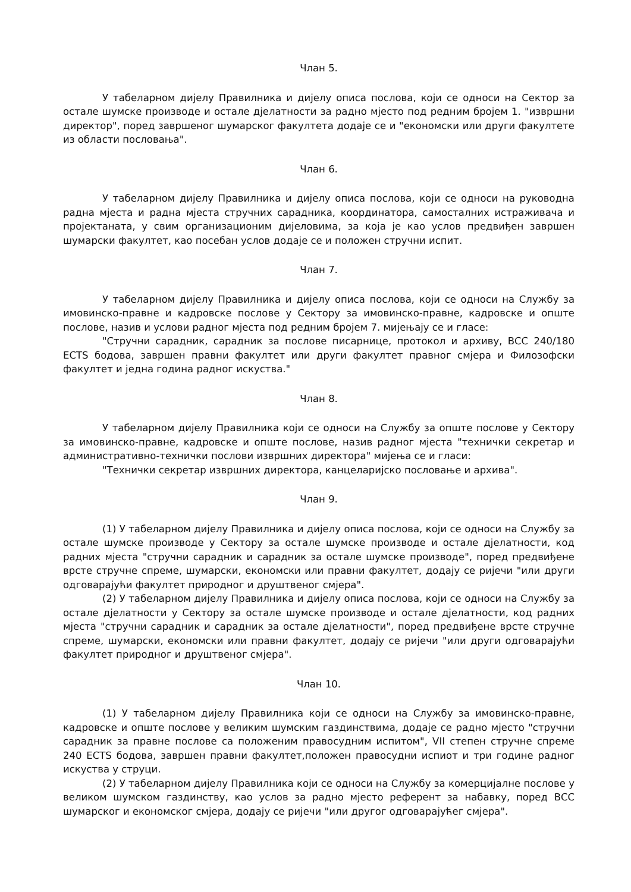Члан 5.
У табеларном дијелу Правилника и дијелу описа послова, који се односи на Сектор за остале шумске производе и остале дјелатности за радно мјесто под редним бројем 1. "извршни директор", поред завршеног шумарског факултета додаје се и "економски или други факултете из области пословања".
Члан 6.
У табеларном дијелу Правилника и дијелу описа послова, који се односи на руководна радна мјеста и радна мјеста стручних сарадника, координатора, самосталних истраживача и пројектаната, у свим организационим дијеловима, за која је као услов предвиђен завршен шумарски факултет, као посебан услов додаје се и положен стручни испит.
Члан 7.
У табеларном дијелу Правилника и дијелу описа послова, који се односи на Службу за имовинско-правне и кадровске послове у Сектору за имовинско-правне, кадровске и опште послове, назив и услови радног мјеста под редним бројем 7. мијењају се и гласе:
"Стручни сарадник, сарадник за послове писарнице, протокол и архиву, ВСС 240/180 ECTS бодова, завршен правни факултет или други факултет правног смјера и Филозофски факултет и једна година радног искуства."
Члан 8.
У табеларном дијелу Правилника који се односи на Службу за опште послове у Сектору за имовинско-правне, кадровске и опште послове, назив радног мјеста "технички секретар и административно-технички послови извршних директора" мијења се и гласи:
"Технички секретар извршних директора, канцеларијско пословање и архива".
Члан 9.
(1) У табеларном дијелу Правилника и дијелу описа послова, који се односи на Службу за остале шумске производе у Сектору за остале шумске производе и остале дјелатности, код радних мјеста "стручни сарадник и сарадник за остале шумске производе", поред предвиђене врсте стручне спреме, шумарски, економски или правни факултет, додају се ријечи "или други одговарајући факултет природног и друштвеног смјера".
(2) У табеларном дијелу Правилника и дијелу описа послова, који се односи на Службу за остале дјелатности у Сектору за остале шумске производе и остале дјелатности, код радних мјеста "стручни сарадник и сарадник за остале дјелатности", поред предвиђене врсте стручне спреме, шумарски, економски или правни факултет, додају се ријечи "или други одговарајући факултет природног и друштвеног смјера".
Члан 10.
(1) У табеларном дијелу Правилника који се односи на Службу за имовинско-правне, кадровске и опште послове у великим шумским газдинствима, додаје се радно мјесто "стручни сарадник за правне послове са положеним правосудним испитом", VII степен стручне спреме 240 ECTS бодова, завршен правни факултет,положен правосудни испиот и три године радног искуства у струци.
(2) У табеларном дијелу Правилника који се односи на Службу за комерцијалне послове у великом шумском газдинству, као услов за радно мјесто референт за набавку, поред ВСС шумарског и економског смјера, додају се ријечи "или другог одговарајућег смјера".